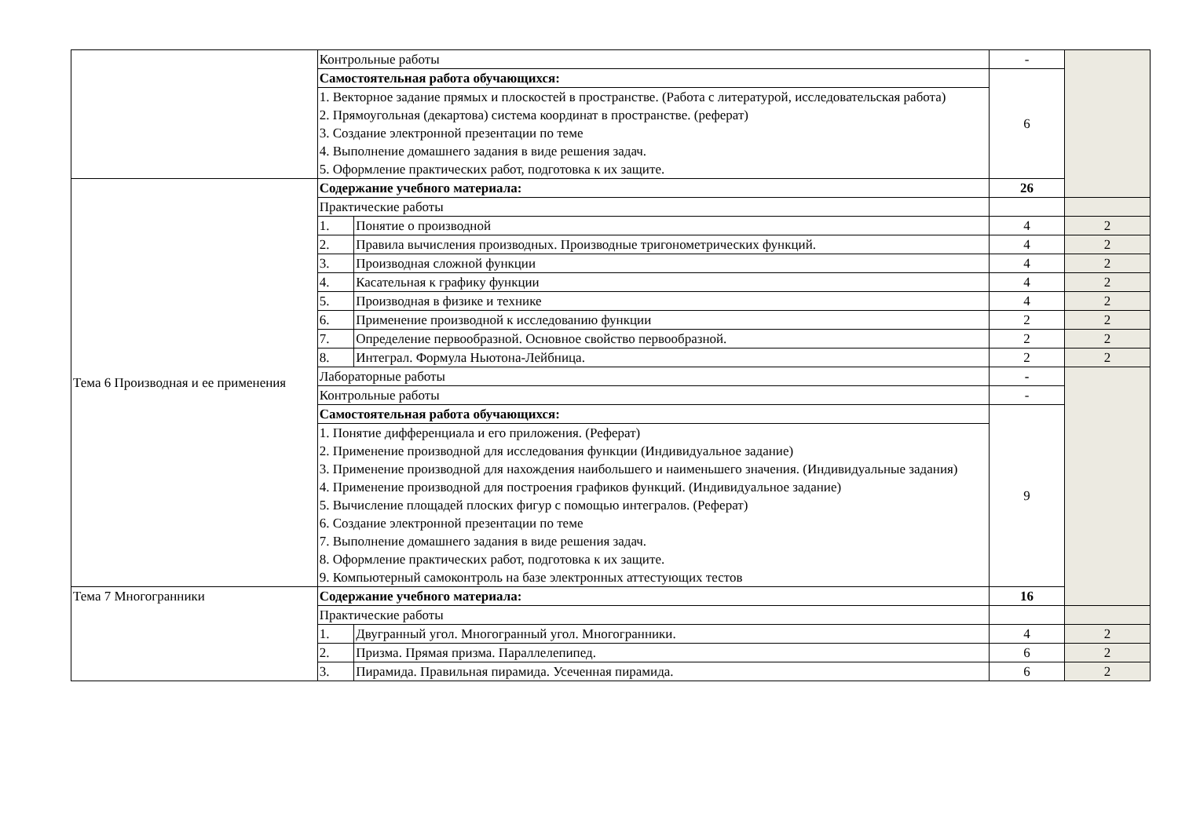| | Контрольные работы | | - | |
| | Самостоятельная работа обучающихся: | | 6 | |
| | 1. Векторное задание прямых и плоскостей в пространстве. (Работа с литературой, исследовательская работа) 2. Прямоугольная (декартова) система координат в пространстве. (реферат) 3. Создание электронной презентации по теме 4. Выполнение домашнего задания в виде решения задач. 5. Оформление практических работ, подготовка к их защите. | | | |
| Тема 6 Производная и ее применения | Содержание учебного материала: | | 26 | |
| | Практические работы | | | |
| | 1. | Понятие о производной | 4 | 2 |
| | 2. | Правила вычисления производных. Производные тригонометрических функций. | 4 | 2 |
| | 3. | Производная сложной функции | 4 | 2 |
| | 4. | Касательная к графику функции | 4 | 2 |
| | 5. | Производная в физике и технике | 4 | 2 |
| | 6. | Применение производной к исследованию функции | 2 | 2 |
| | 7. | Определение первообразной. Основное свойство первообразной. | 2 | 2 |
| | 8. | Интеграл. Формула Ньютона-Лейбница. | 2 | 2 |
| | Лабораторные работы | | - | |
| | Контрольные работы | | - | |
| | Самостоятельная работа обучающихся: | | 9 | |
| | 1. Понятие дифференциала и его приложения. (Реферат) 2. Применение производной для исследования функции (Индивидуальное задание) 3. Применение производной для нахождения наибольшего и наименьшего значения. (Индивидуальные задания) 4. Применение производной для построения графиков функций. (Индивидуальное задание) 5. Вычисление площадей плоских фигур с помощью интегралов. (Реферат) 6. Создание электронной презентации по теме 7. Выполнение домашнего задания в виде решения задач. 8. Оформление практических работ, подготовка к их защите. 9. Компьютерный самоконтроль на базе электронных аттестующих тестов | | | |
| Тема 7 Многогранники | Содержание учебного материала: | | 16 | |
| | Практические работы | | | |
| | 1. | Двугранный угол. Многогранный угол. Многогранники. | 4 | 2 |
| | 2. | Призма. Прямая призма. Параллелепипед. | 6 | 2 |
| | 3. | Пирамида. Правильная пирамида. Усеченная пирамида. | 6 | 2 |